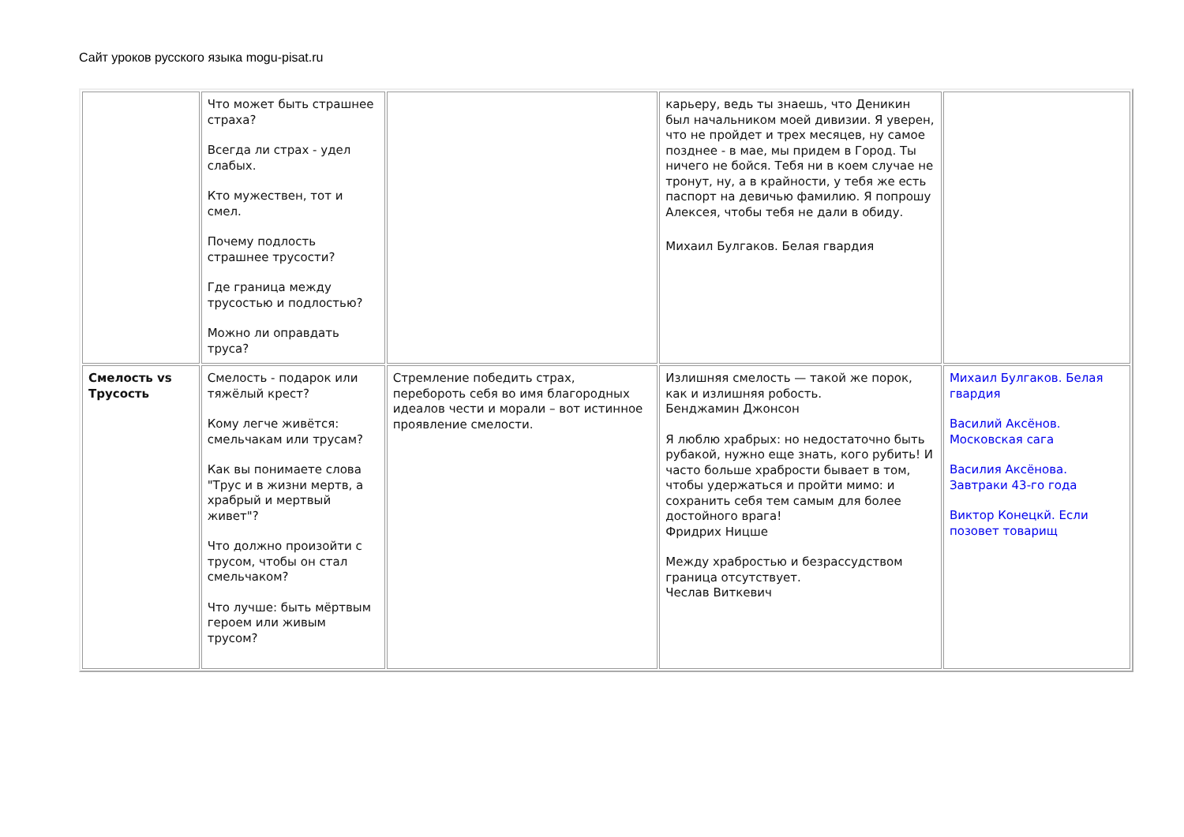Сайт уроков русского языка mogu-pisat.ru
| | Что может быть страшнее страха? Всегда ли страх - удел слабых. Кто мужествен, тот и смел. Почему подлость страшнее трусости? Где граница между трусостью и подлостью? Можно ли оправдать труса? | | карьеру, ведь ты знаешь, что Деникин был начальником моей дивизии. Я уверен, что не пройдет и трех месяцев, ну самое позднее - в мае, мы придем в Город. Ты ничего не бойся. Тебя ни в коем случае не тронут, ну, а в крайности, у тебя же есть паспорт на девичью фамилию. Я попрошу Алексея, чтобы тебя не дали в обиду. Михаил Булгаков. Белая гвардия | |
| Смелость vs Трусость | Смелость - подарок или тяжёлый крест? Кому легче живётся: смельчакам или трусам? Как вы понимаете слова "Трус и в жизни мертв, а храбрый и мертвый живет"? Что должно произойти с трусом, чтобы он стал смельчаком? Что лучше: быть мёртвым героем или живым трусом? | Стремление победить страх, перебороть себя во имя благородных идеалов чести и морали – вот истинное проявление смелости. | Излишняя смелость — такой же порок, как и излишняя робость. Бенджамин Джонсон Я люблю храбрых: но недостаточно быть рубакой, нужно еще знать, кого рубить! И часто больше храбрости бывает в том, чтобы удержаться и пройти мимо: и сохранить себя тем самым для более достойного врага! Фридрих Ницше Между храбростью и безрассудством граница отсутствует. Чеслав Виткевич | Михаил Булгаков. Белая гвардия Василий Аксёнов. Московская сага Василия Аксёнова. Завтраки 43-го года Виктор Конецкй. Если позовет товарищ |